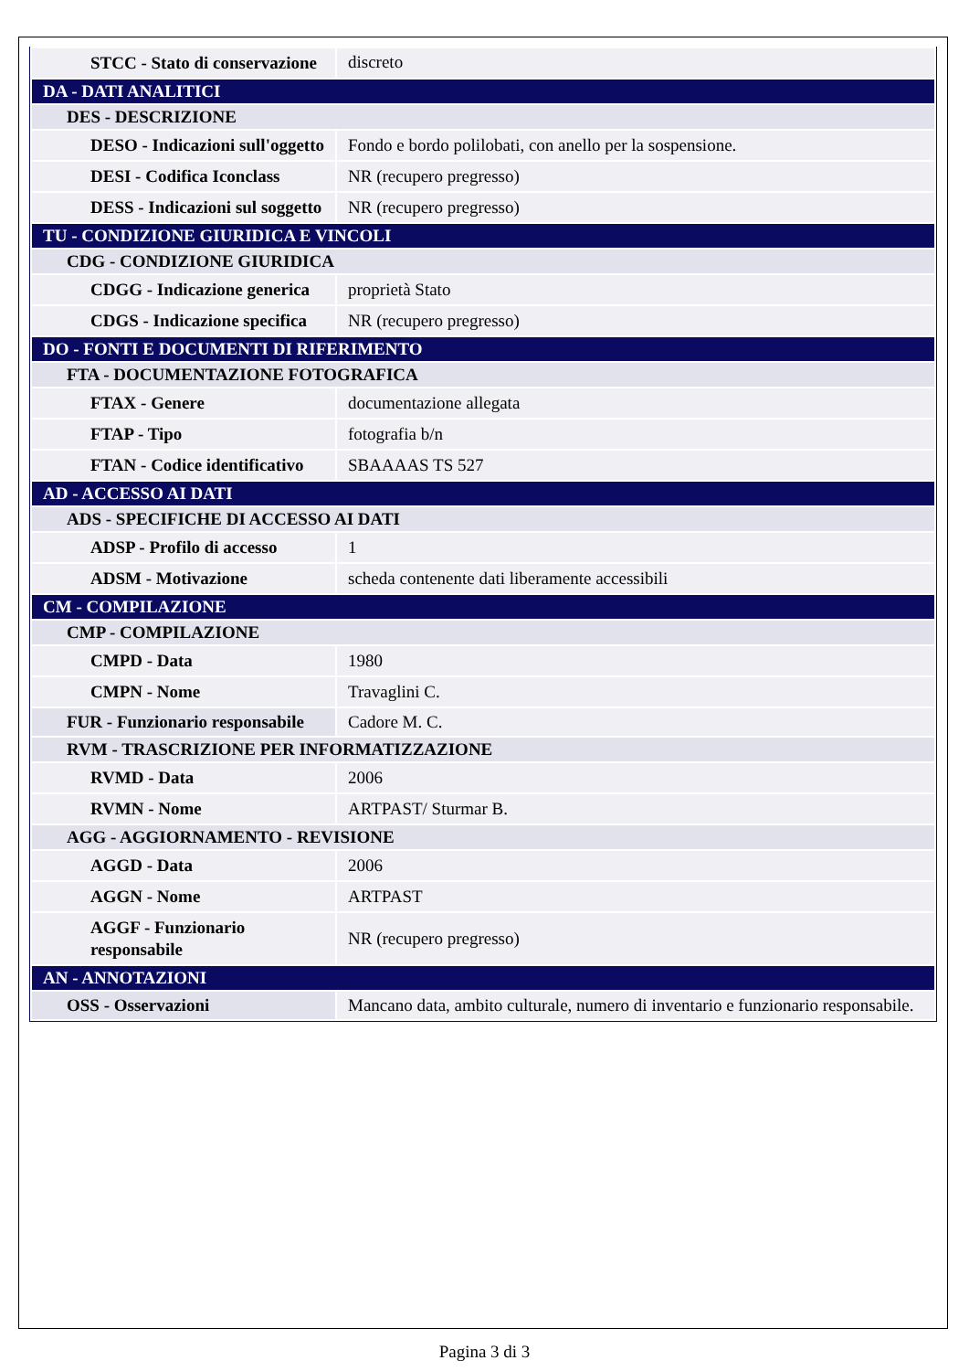| STCC - Stato di conservazione | discreto |
| DA - DATI ANALITICI | |
| DES - DESCRIZIONE | |
| DESO - Indicazioni sull'oggetto | Fondo e bordo polilobati, con anello per la sospensione. |
| DESI - Codifica Iconclass | NR (recupero pregresso) |
| DESS - Indicazioni sul soggetto | NR (recupero pregresso) |
| TU - CONDIZIONE GIURIDICA E VINCOLI | |
| CDG - CONDIZIONE GIURIDICA | |
| CDGG - Indicazione generica | proprietà Stato |
| CDGS - Indicazione specifica | NR (recupero pregresso) |
| DO - FONTI E DOCUMENTI DI RIFERIMENTO | |
| FTA - DOCUMENTAZIONE FOTOGRAFICA | |
| FTAX - Genere | documentazione allegata |
| FTAP - Tipo | fotografia b/n |
| FTAN - Codice identificativo | SBAAAAS TS 527 |
| AD - ACCESSO AI DATI | |
| ADS - SPECIFICHE DI ACCESSO AI DATI | |
| ADSP - Profilo di accesso | 1 |
| ADSM - Motivazione | scheda contenente dati liberamente accessibili |
| CM - COMPILAZIONE | |
| CMP - COMPILAZIONE | |
| CMPD - Data | 1980 |
| CMPN - Nome | Travaglini C. |
| FUR - Funzionario responsabile | Cadore M. C. |
| RVM - TRASCRIZIONE PER INFORMATIZZAZIONE | |
| RVMD - Data | 2006 |
| RVMN - Nome | ARTPAST/ Sturmar B. |
| AGG - AGGIORNAMENTO - REVISIONE | |
| AGGD - Data | 2006 |
| AGGN - Nome | ARTPAST |
| AGGF - Funzionario responsabile | NR (recupero pregresso) |
| AN - ANNOTAZIONI | |
| OSS - Osservazioni | Mancano data, ambito culturale, numero di inventario e funzionario responsabile. |
Pagina 3 di 3